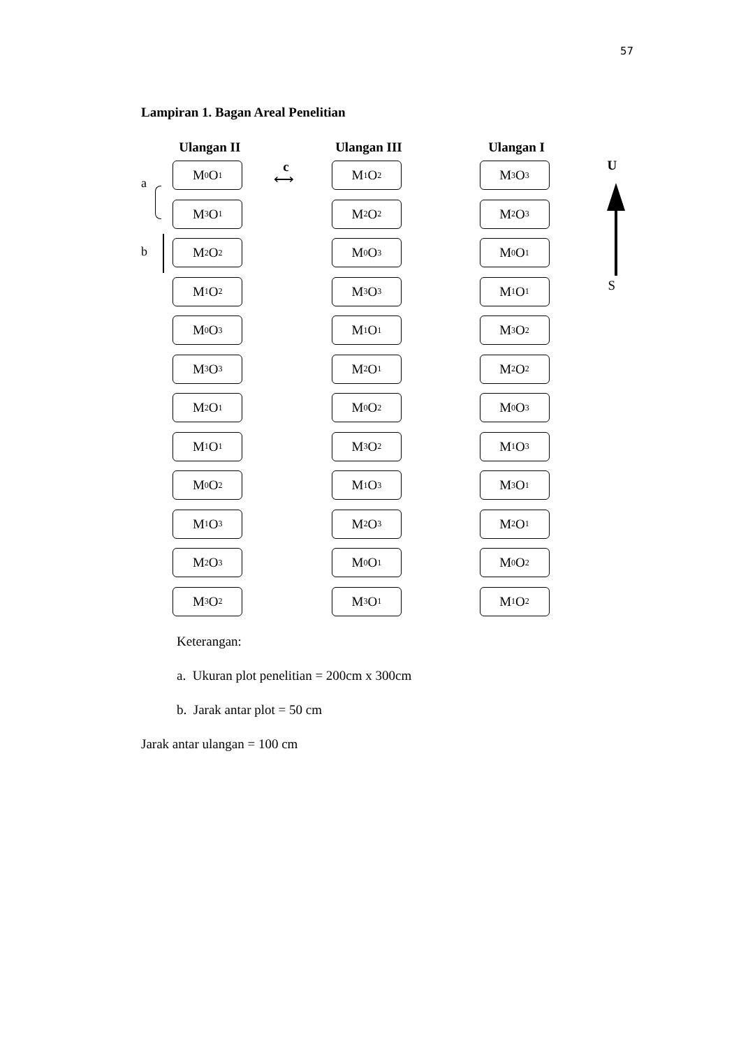57
Lampiran 1. Bagan Areal Penelitian
a
b
Ulangan II
M<sub>0</sub>O<sub>1</sub>
M<sub>3</sub>O<sub>1</sub>
M<sub>2</sub>O<sub>2</sub>
M<sub>1</sub>O<sub>2</sub>
M<sub>0</sub>O<sub>3</sub>
M<sub>3</sub>O<sub>3</sub>
M<sub>2</sub>O<sub>1</sub>
M<sub>1</sub>O<sub>1</sub>
M<sub>0</sub>O<sub>2</sub>
M<sub>1</sub>O<sub>3</sub>
M<sub>2</sub>O<sub>3</sub>
M<sub>3</sub>O<sub>2</sub>
c
⟷
Ulangan III
M<sub>1</sub>O<sub>2</sub>
M<sub>2</sub>O<sub>2</sub>
M<sub>0</sub>O<sub>3</sub>
M<sub>3</sub>O<sub>3</sub>
M<sub>1</sub>O<sub>1</sub>
M<sub>2</sub>O<sub>1</sub>
M<sub>0</sub>O<sub>2</sub>
M<sub>3</sub>O<sub>2</sub>
M<sub>1</sub>O<sub>3</sub>
M<sub>2</sub>O<sub>3</sub>
M<sub>0</sub> O<sub>1</sub>
M<sub>3</sub>O<sub>1</sub>
Ulangan I
M<sub>3</sub>O<sub>3</sub>
M<sub>2</sub>O<sub>3</sub>
M<sub>0</sub>O<sub>1</sub>
M<sub>1</sub>O<sub>1</sub>
M<sub>3</sub>O<sub>2</sub>
M<sub>2</sub>O<sub>2</sub>
M<sub>0</sub>O<sub>3</sub>
M<sub>1</sub>O<sub>3</sub>
M<sub>3</sub>O<sub>1</sub>
M<sub>2</sub>O<sub>1</sub>
M<sub>0</sub>O<sub>2</sub>
M<sub>1</sub>O<sub>2</sub>
U
S
Keterangan:
a. Ukuran plot penelitian = 200cm x 300cm
b. Jarak antar plot = 50 cm
Jarak antar ulangan = 100 cm